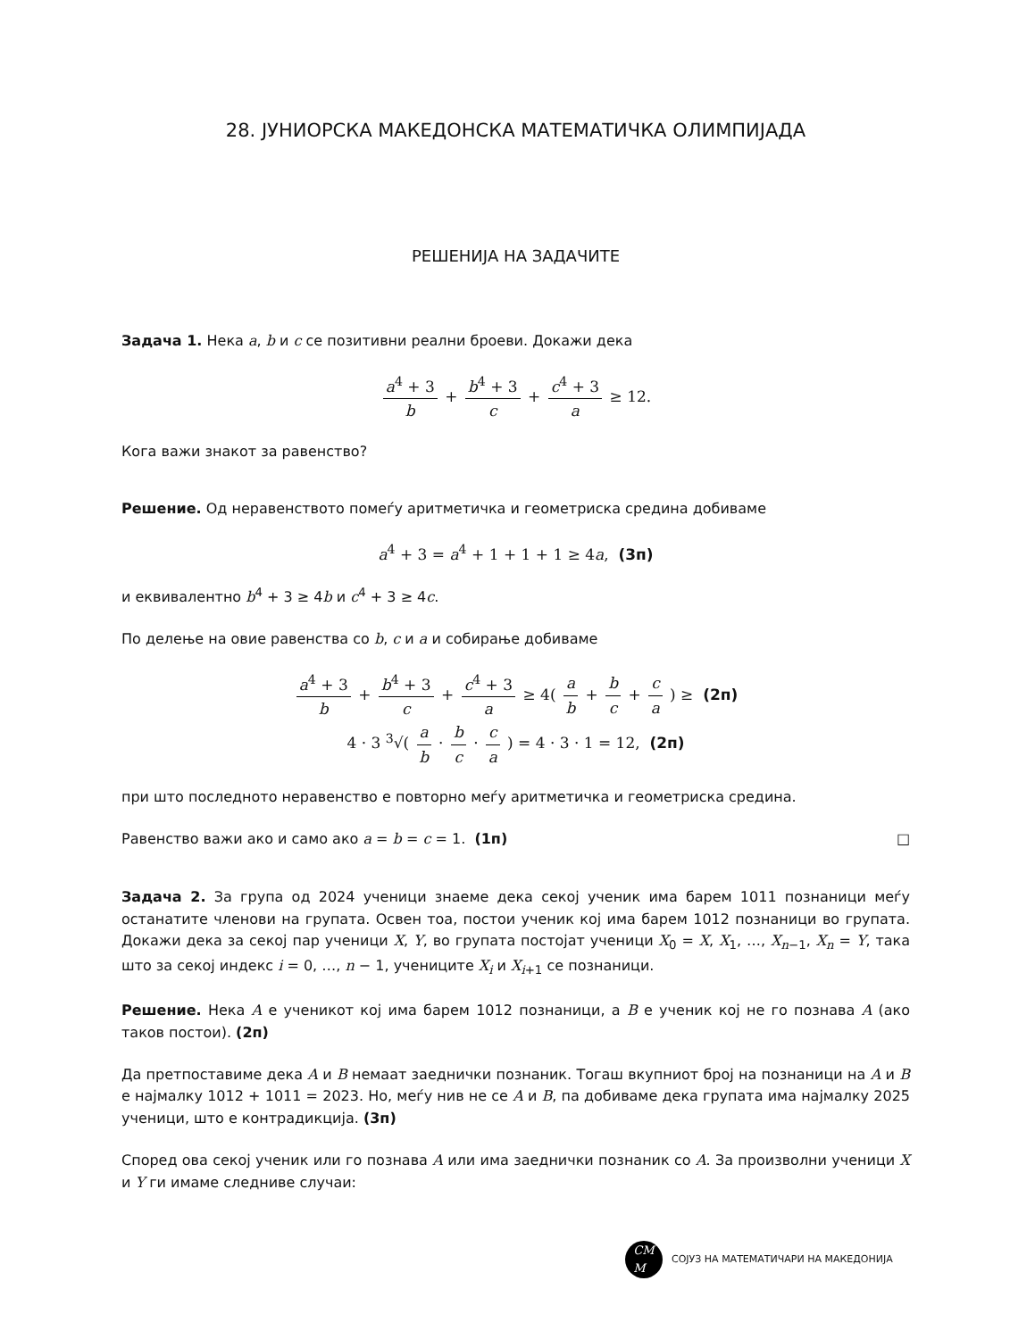28. ЈУНИОРСКА МАКЕДОНСКА МАТЕМАТИЧКА ОЛИМПИЈАДА
РЕШЕНИЈА НА ЗАДАЧИТЕ
Задача 1. Нека a, b и c се позитивни реални броеви. Докажи дека
a<sup>4</sup> + 3 b + b<sup>4</sup> + 3 c + c<sup>4</sup> + 3 a ≥ 12.
Кога важи знакот за равенство?
Решение. Од неравенството помеѓу аритметичка и геометриска средина добиваме
a<sup>4</sup> + 3 = a<sup>4</sup> + 1 + 1 + 1 ≥ 4a, (3п)
и еквивалентно b<sup>4</sup> + 3 ≥ 4b и c<sup>4</sup> + 3 ≥ 4c.
По делење на овие равенства со b, c и a и собирање добиваме
a<sup>4</sup> + 3 b + b<sup>4</sup> + 3 c + c<sup>4</sup> + 3 a ≥ 4( a b + b c + c a ) ≥ (2п)
4 · 3 <sup>3</sup>√( a b · b c · c a ) = 4 · 3 · 1 = 12, (2п)
при што последното неравенство е повторно меѓу аритметичка и геометриска средина.
Равенство важи ако и само ако a = b = c = 1. (1п) □
Задача 2. За група од 2024 ученици знаеме дека секој ученик има барем 1011 познаници меѓу останатите членови на групата. Освен тоа, постои ученик кој има барем 1012 познаници во групата. Докажи дека за секој пар ученици X, Y, во групата постојат ученици X<sub>0</sub> = X, X<sub>1</sub>, …, X<sub>n−1</sub>, X<sub>n</sub> = Y, така што за секој индекс i = 0, …, n − 1, учениците X<sub>i</sub> и X<sub>i+1</sub> се познаници.
Решение. Нека A е ученикот кој има барем 1012 познаници, а B е ученик кој не го познава A (ако таков постои). (2п)
Да претпоставиме дека A и B немаат заеднички познаник. Тогаш вкупниот број на познаници на A и B е најмалку 1012 + 1011 = 2023. Но, меѓу нив не се A и B, па добиваме дека групата има најмалку 2025 ученици, што е контрадикција. (3п)
Според ова секој ученик или го познава A или има заеднички познаник со A. За произволни ученици X и Y ги имаме следниве случаи:
CM
M
СОЈУЗ НА МАТЕМАТИЧАРИ НА МАКЕДОНИЈА